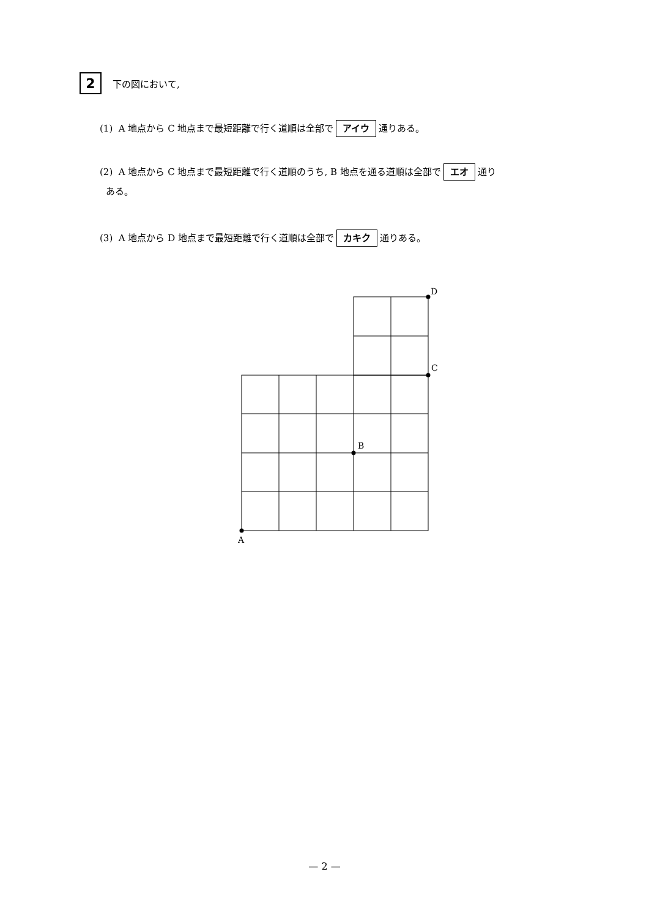2 下の図において,
(1) A 地点から C 地点まで最短距離で行く道順は全部で アイウ 通りある。
(2) A 地点から C 地点まで最短距離で行く道順のうち, B 地点を通る道順は全部で エオ 通り
ある。
(3) A 地点から D 地点まで最短距離で行く道順は全部で カキク 通りある。
A
B
C
D
— 2 —